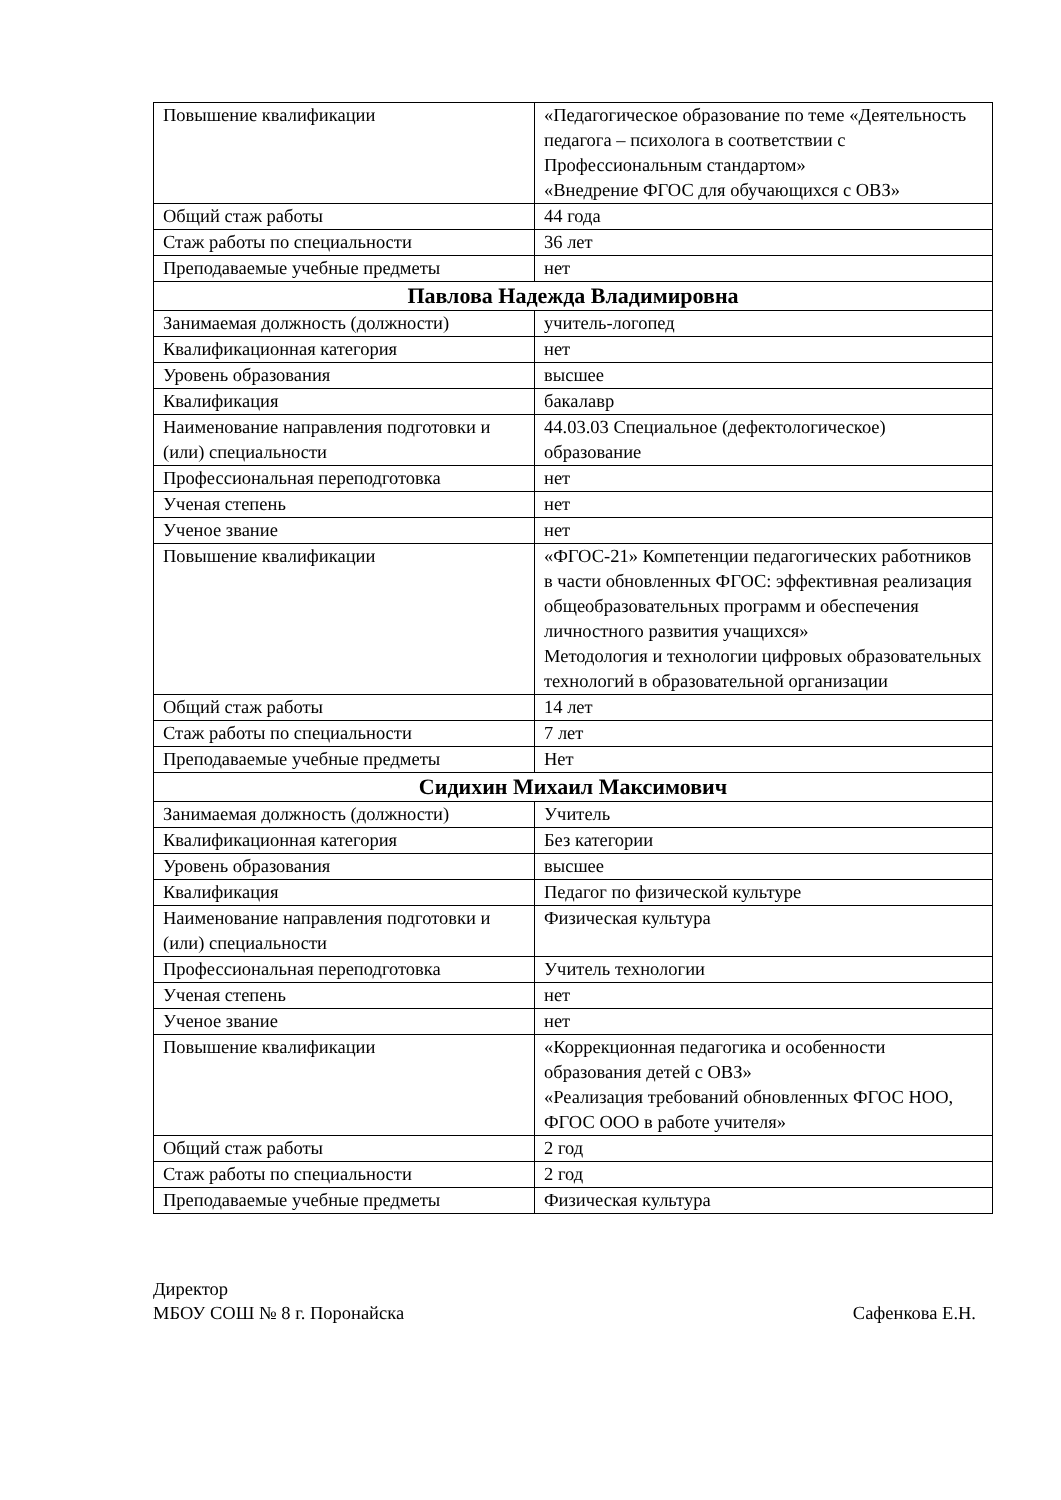| Повышение квалификации | «Педагогическое образование по теме «Деятельность педагога – психолога в соответствии с Профессиональным стандартом» «Внедрение ФГОС для обучающихся с ОВЗ» |
| Общий стаж работы | 44 года |
| Стаж работы по специальности | 36 лет |
| Преподаваемые учебные предметы | нет |
| Павлова Надежда Владимировна | |
| Занимаемая должность (должности) | учитель-логопед |
| Квалификационная категория | нет |
| Уровень образования | высшее |
| Квалификация | бакалавр |
| Наименование направления подготовки и (или) специальности | 44.03.03 Специальное (дефектологическое) образование |
| Профессиональная переподготовка | нет |
| Ученая степень | нет |
| Ученое звание | нет |
| Повышение квалификации | «ФГОС-21» Компетенции педагогических работников в части обновленных ФГОС: эффективная реализация общеобразовательных программ и обеспечения личностного развития учащихся» Методология и технологии цифровых образовательных технологий в образовательной организации |
| Общий стаж работы | 14 лет |
| Стаж работы по специальности | 7 лет |
| Преподаваемые учебные предметы | Нет |
| Сидихин Михаил Максимович | |
| Занимаемая должность (должности) | Учитель |
| Квалификационная категория | Без категории |
| Уровень образования | высшее |
| Квалификация | Педагог по физической культуре |
| Наименование направления подготовки и (или) специальности | Физическая культура |
| Профессиональная переподготовка | Учитель технологии |
| Ученая степень | нет |
| Ученое звание | нет |
| Повышение квалификации | «Коррекционная педагогика и особенности образования детей с ОВЗ» «Реализация требований обновленных ФГОС НОО, ФГОС ООО в работе учителя» |
| Общий стаж работы | 2 год |
| Стаж работы по специальности | 2 год |
| Преподаваемые учебные предметы | Физическая культура |
Директор
МБОУ СОШ № 8 г. Поронайска Сафенкова Е.Н.